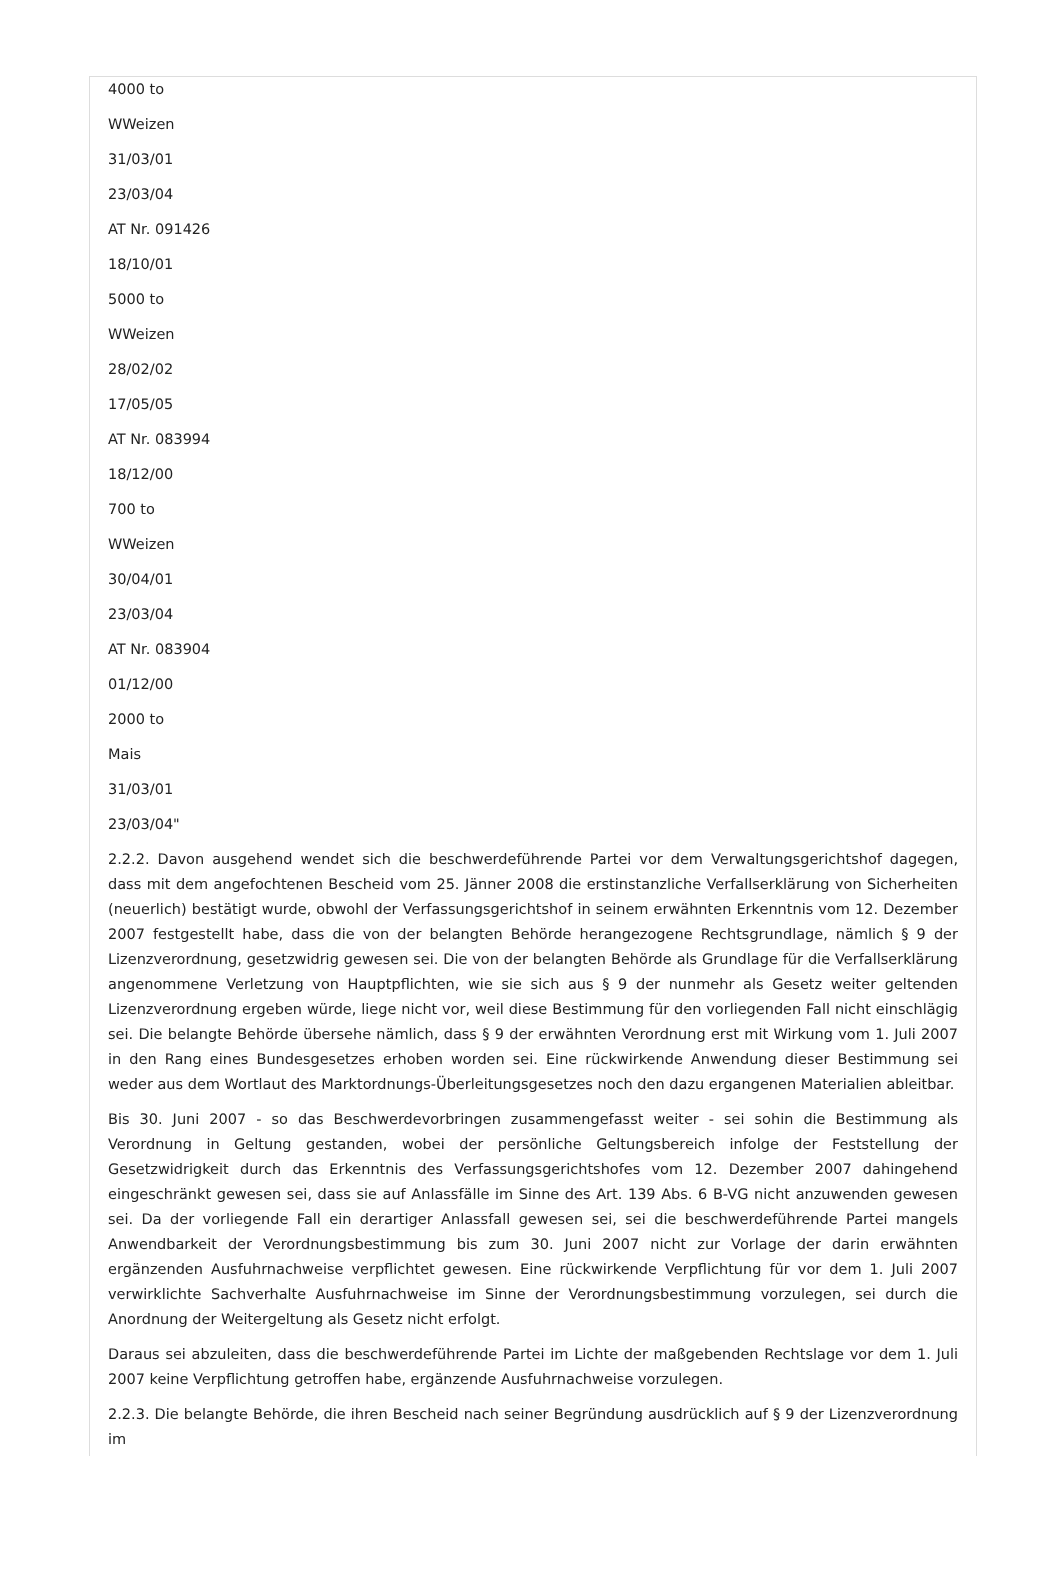4000 to
WWeizen
31/03/01
23/03/04
AT Nr. 091426
18/10/01
5000 to
WWeizen
28/02/02
17/05/05
AT Nr. 083994
18/12/00
700 to
WWeizen
30/04/01
23/03/04
AT Nr. 083904
01/12/00
2000 to
Mais
31/03/01
23/03/04"
2.2.2. Davon ausgehend wendet sich die beschwerdeführende Partei vor dem Verwaltungsgerichtshof dagegen, dass mit dem angefochtenen Bescheid vom 25. Jänner 2008 die erstinstanzliche Verfallserklärung von Sicherheiten (neuerlich) bestätigt wurde, obwohl der Verfassungsgerichtshof in seinem erwähnten Erkenntnis vom 12. Dezember 2007 festgestellt habe, dass die von der belangten Behörde herangezogene Rechtsgrundlage, nämlich § 9 der Lizenzverordnung, gesetzwidrig gewesen sei. Die von der belangten Behörde als Grundlage für die Verfallserklärung angenommene Verletzung von Hauptpflichten, wie sie sich aus § 9 der nunmehr als Gesetz weiter geltenden Lizenzverordnung ergeben würde, liege nicht vor, weil diese Bestimmung für den vorliegenden Fall nicht einschlägig sei. Die belangte Behörde übersehe nämlich, dass § 9 der erwähnten Verordnung erst mit Wirkung vom 1. Juli 2007 in den Rang eines Bundesgesetzes erhoben worden sei. Eine rückwirkende Anwendung dieser Bestimmung sei weder aus dem Wortlaut des Marktordnungs-Überleitungsgesetzes noch den dazu ergangenen Materialien ableitbar.
Bis 30. Juni 2007 - so das Beschwerdevorbringen zusammengefasst weiter - sei sohin die Bestimmung als Verordnung in Geltung gestanden, wobei der persönliche Geltungsbereich infolge der Feststellung der Gesetzwidrigkeit durch das Erkenntnis des Verfassungsgerichtshofes vom 12. Dezember 2007 dahingehend eingeschränkt gewesen sei, dass sie auf Anlassfälle im Sinne des Art. 139 Abs. 6 B-VG nicht anzuwenden gewesen sei. Da der vorliegende Fall ein derartiger Anlassfall gewesen sei, sei die beschwerdeführende Partei mangels Anwendbarkeit der Verordnungsbestimmung bis zum 30. Juni 2007 nicht zur Vorlage der darin erwähnten ergänzenden Ausfuhrnachweise verpflichtet gewesen. Eine rückwirkende Verpflichtung für vor dem 1. Juli 2007 verwirklichte Sachverhalte Ausfuhrnachweise im Sinne der Verordnungsbestimmung vorzulegen, sei durch die Anordnung der Weitergeltung als Gesetz nicht erfolgt.
Daraus sei abzuleiten, dass die beschwerdeführende Partei im Lichte der maßgebenden Rechtslage vor dem 1. Juli 2007 keine Verpflichtung getroffen habe, ergänzende Ausfuhrnachweise vorzulegen.
2.2.3. Die belangte Behörde, die ihren Bescheid nach seiner Begründung ausdrücklich auf § 9 der Lizenzverordnung im